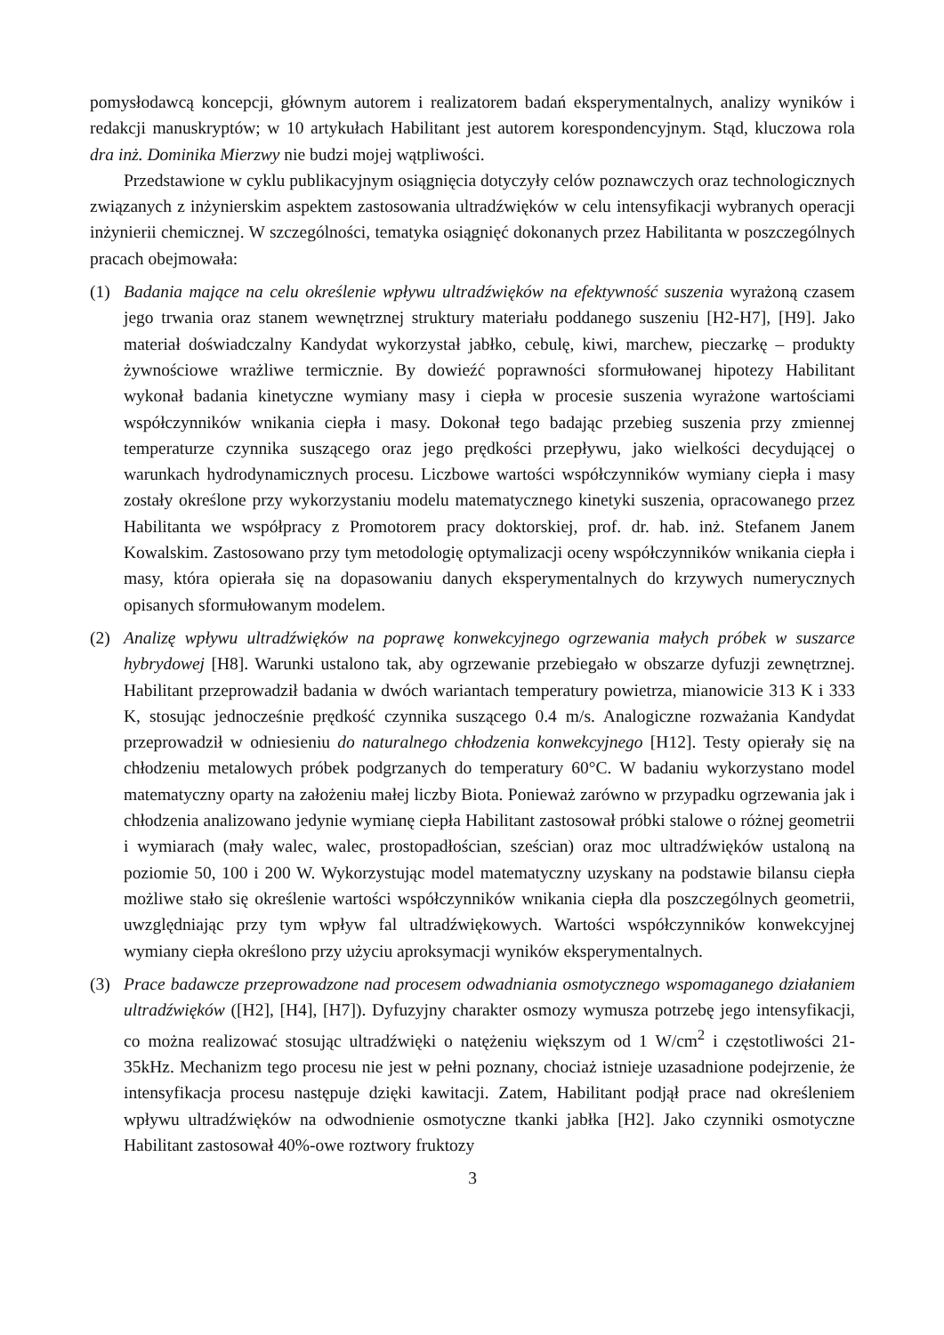pomysłodawcą koncepcji, głównym autorem i realizatorem badań eksperymentalnych, analizy wyników i redakcji manuskryptów; w 10 artykułach Habilitant jest autorem korespondencyjnym. Stąd, kluczowa rola dra inż. Dominika Mierzwy nie budzi mojej wątpliwości.
Przedstawione w cyklu publikacyjnym osiągnięcia dotyczyły celów poznawczych oraz technologicznych związanych z inżynierskim aspektem zastosowania ultradźwięków w celu intensyfikacji wybranych operacji inżynierii chemicznej. W szczególności, tematyka osiągnięć dokonanych przez Habilitanta w poszczególnych pracach obejmowała:
(1) Badania mające na celu określenie wpływu ultradźwięków na efektywność suszenia wyrażoną czasem jego trwania oraz stanem wewnętrznej struktury materiału poddanego suszeniu [H2-H7], [H9]. Jako materiał doświadczalny Kandydat wykorzystał jabłko, cebulę, kiwi, marchew, pieczarkę – produkty żywnościowe wrażliwe termicznie. By dowieźć poprawności sformułowanej hipotezy Habilitant wykonał badania kinetyczne wymiany masy i ciepła w procesie suszenia wyrażone wartościami współczynników wnikania ciepła i masy. Dokonał tego badając przebieg suszenia przy zmiennej temperaturze czynnika suszącego oraz jego prędkości przepływu, jako wielkości decydującej o warunkach hydrodynamicznych procesu. Liczbowe wartości współczynników wymiany ciepła i masy zostały określone przy wykorzystaniu modelu matematycznego kinetyki suszenia, opracowanego przez Habilitanta we współpracy z Promotorem pracy doktorskiej, prof. dr. hab. inż. Stefanem Janem Kowalskim. Zastosowano przy tym metodologię optymalizacji oceny współczynników wnikania ciepła i masy, która opierała się na dopasowaniu danych eksperymentalnych do krzywych numerycznych opisanych sformułowanym modelem.
(2) Analizę wpływu ultradźwięków na poprawę konwekcyjnego ogrzewania małych próbek w suszarce hybrydowej [H8]. Warunki ustalono tak, aby ogrzewanie przebiegało w obszarze dyfuzji zewnętrznej. Habilitant przeprowadził badania w dwóch wariantach temperatury powietrza, mianowicie 313 K i 333 K, stosując jednocześnie prędkość czynnika suszącego 0.4 m/s. Analogiczne rozważania Kandydat przeprowadził w odniesieniu do naturalnego chłodzenia konwekcyjnego [H12]. Testy opierały się na chłodzeniu metalowych próbek podgrzanych do temperatury 60°C. W badaniu wykorzystano model matematyczny oparty na założeniu małej liczby Biota. Ponieważ zarówno w przypadku ogrzewania jak i chłodzenia analizowano jedynie wymianę ciepła Habilitant zastosował próbki stalowe o różnej geometrii i wymiarach (mały walec, walec, prostopadłościan, sześcian) oraz moc ultradźwięków ustaloną na poziomie 50, 100 i 200 W. Wykorzystując model matematyczny uzyskany na podstawie bilansu ciepła możliwe stało się określenie wartości współczynników wnikania ciepła dla poszczególnych geometrii, uwzględniając przy tym wpływ fal ultradźwiękowych. Wartości współczynników konwekcyjnej wymiany ciepła określono przy użyciu aproksymacji wyników eksperymentalnych.
(3) Prace badawcze przeprowadzone nad procesem odwadniania osmotycznego wspomaganego działaniem ultradźwięków ([H2], [H4], [H7]). Dyfuzyjny charakter osmozy wymusza potrzebę jego intensyfikacji, co można realizować stosując ultradźwięki o natężeniu większym od 1 W/cm<sup>2</sup> i częstotliwości 21-35kHz. Mechanizm tego procesu nie jest w pełni poznany, chociaż istnieje uzasadnione podejrzenie, że intensyfikacja procesu następuje dzięki kawitacji. Zatem, Habilitant podjął prace nad określeniem wpływu ultradźwięków na odwodnienie osmotyczne tkanki jabłka [H2]. Jako czynniki osmotyczne Habilitant zastosował 40%-owe roztwory fruktozy
3